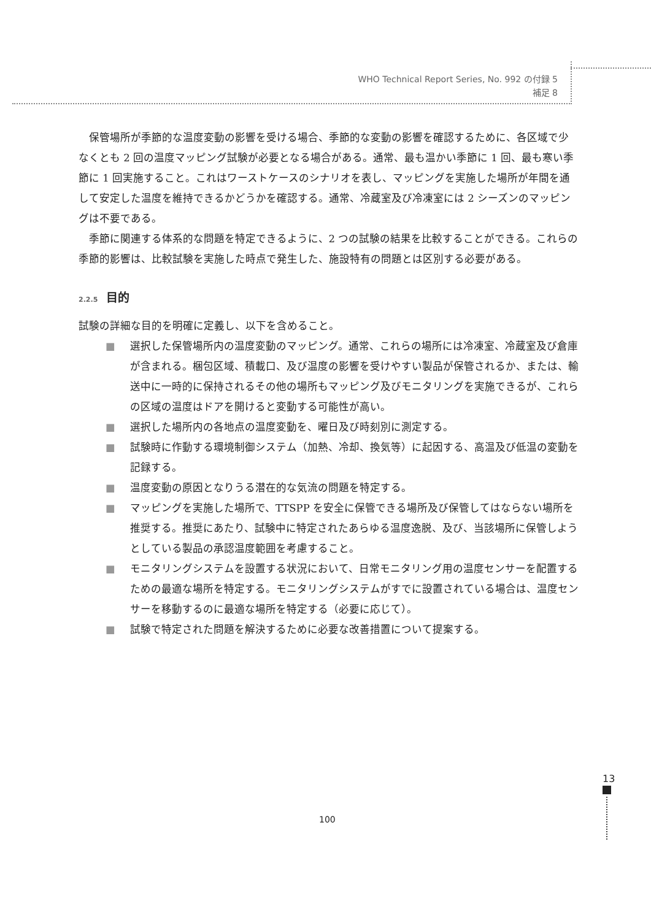WHO Technical Report Series, No. 992 の付録 5
補足 8
保管場所が季節的な温度変動の影響を受ける場合、季節的な変動の影響を確認するために、各区域で少なくとも 2 回の温度マッピング試験が必要となる場合がある。通常、最も温かい季節に 1 回、最も寒い季節に 1 回実施すること。これはワーストケースのシナリオを表し、マッピングを実施した場所が年間を通して安定した温度を維持できるかどうかを確認する。通常、冷蔵室及び冷凍室には 2 シーズンのマッピングは不要である。
季節に関連する体系的な問題を特定できるように、2 つの試験の結果を比較することができる。これらの季節的影響は、比較試験を実施した時点で発生した、施設特有の問題とは区別する必要がある。
2.2.5 目的
試験の詳細な目的を明確に定義し、以下を含めること。
■ 選択した保管場所内の温度変動のマッピング。通常、これらの場所には冷凍室、冷蔵室及び倉庫が含まれる。梱包区域、積載口、及び温度の影響を受けやすい製品が保管されるか、または、輸送中に一時的に保持されるその他の場所もマッピング及びモニタリングを実施できるが、これらの区域の温度はドアを開けると変動する可能性が高い。
■ 選択した場所内の各地点の温度変動を、曜日及び時刻別に測定する。
■ 試験時に作動する環境制御システム（加熱、冷却、換気等）に起因する、高温及び低温の変動を記録する。
■ 温度変動の原因となりうる潜在的な気流の問題を特定する。
■ マッピングを実施した場所で、TTSPP を安全に保管できる場所及び保管してはならない場所を推奨する。推奨にあたり、試験中に特定されたあらゆる温度逸脱、及び、当該場所に保管しようとしている製品の承認温度範囲を考慮すること。
■ モニタリングシステムを設置する状況において、日常モニタリング用の温度センサーを配置するための最適な場所を特定する。モニタリングシステムがすでに設置されている場合は、温度センサーを移動するのに最適な場所を特定する（必要に応じて）。
■ 試験で特定された問題を解決するために必要な改善措置について提案する。
100
13